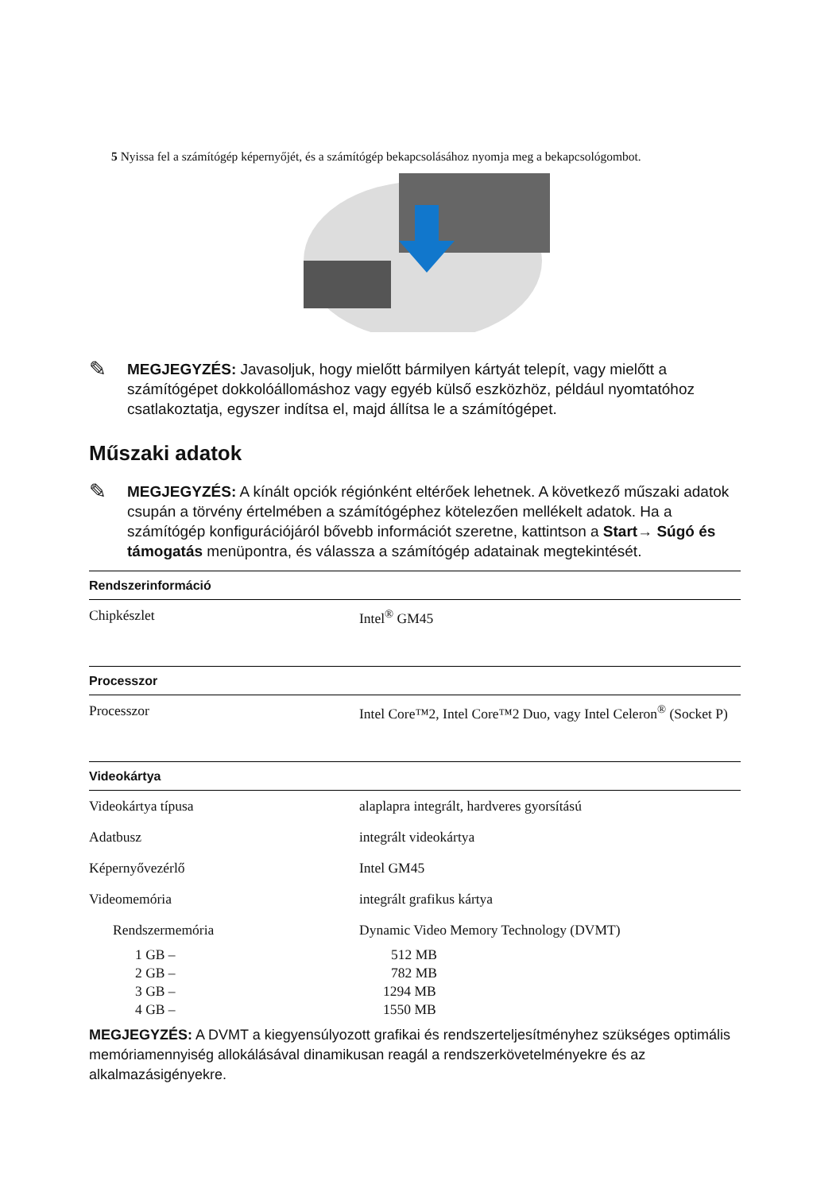5 Nyissa fel a számítógép képernyőjét, és a számítógép bekapcsolásához nyomja meg a bekapcsológombot.
✎
MEGJEGYZÉS: Javasoljuk, hogy mielőtt bármilyen kártyát telepít, vagy mielőtt a számítógépet dokkolóállomáshoz vagy egyéb külső eszközhöz, például nyomtatóhoz csatlakoztatja, egyszer indítsa el, majd állítsa le a számítógépet.
Műszaki adatok
✎
MEGJEGYZÉS: A kínált opciók régiónként eltérőek lehetnek. A következő műszaki adatok csupán a törvény értelmében a számítógéphez kötelezően mellékelt adatok. Ha a számítógép konfigurációjáról bővebb információt szeretne, kattintson a Start→ Súgó és támogatás menüpontra, és válassza a számítógép adatainak megtekintését.
| Rendszerinformáció | |
| --- | --- |
| Chipkészlet | Intel<sup>®</sup> GM45 |
| Processzor | |
| Processzor | Intel Core™2, Intel Core™2 Duo, vagy Intel Celeron<sup>®</sup> (Socket P) |
| Videokártya | |
| Videokártya típusa | alaplapra integrált, hardveres gyorsítású |
| Adatbusz | integrált videokártya |
| Képernyővezérlő | Intel GM45 |
| Videomemória | integrált grafikus kártya |
| Rendszermemória | Dynamic Video Memory Technology (DVMT) |
| 1 GB – | 512 MB |
| 2 GB – | 782 MB |
| 3 GB – | 1294 MB |
| 4 GB – | 1550 MB |
MEGJEGYZÉS: A DVMT a kiegyensúlyozott grafikai és rendszerteljesítményhez szükséges optimális memóriamennyiség allokálásával dinamikusan reagál a rendszerkövetelményekre és az alkalmazásigényekre.